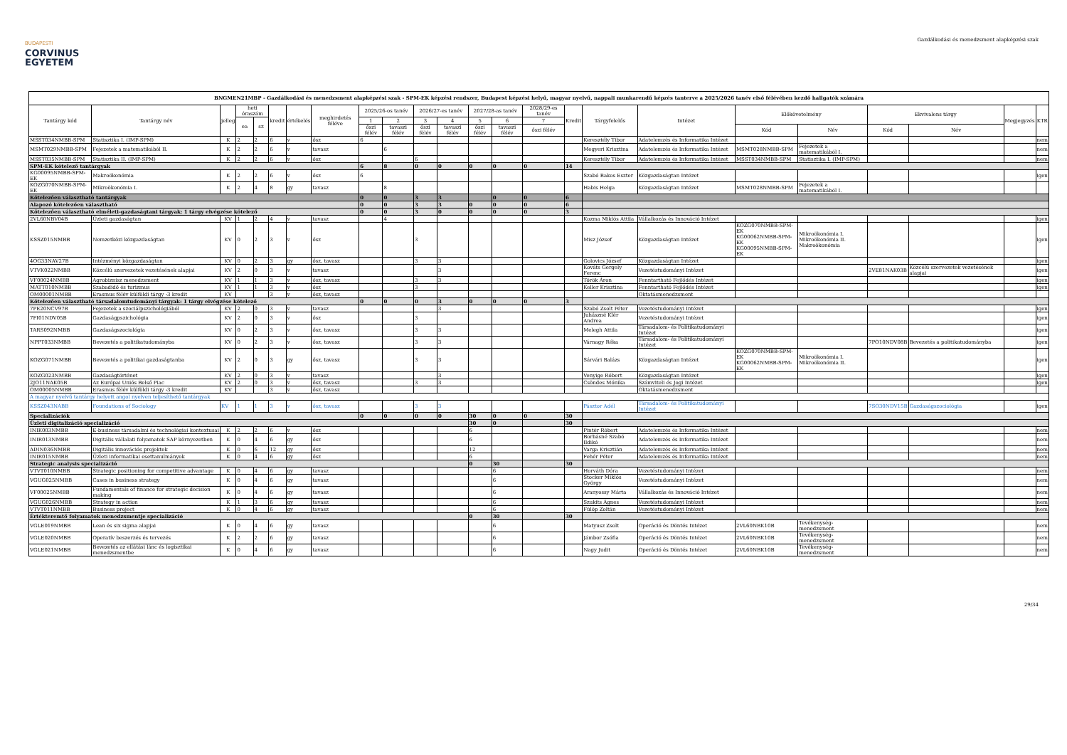BUDAPESTI
CORVINUS
EGYETEM
Gazdálkodási és menedzsment alapképzési szak
| BNGMEN21MBP - Gazdálkodási és menedzsment alapképzési szak - SPM-EK képzési rendszer, Budapest képzési helyű, magyar nyelvű, nappali munkarendű képzés tanterve a 2025/2026 tanév első félévében kezdő hallgatók számára | | | | | | | | | | | | | | | | | | | | | | | |
| --- | --- | --- | --- | --- | --- | --- | --- | --- | --- | --- | --- | --- | --- | --- | --- | --- | --- | --- | --- | --- | --- | --- | --- |
| Tantárgy kód | Tantárgy név | jelleg | heti óraszám | | kredit | értékelés | meghirdetés féléve | 2025/26-os tanév | | 2026/27-es tanév | | 2027/28-as tanév | | 2028/29-es tanév | Kredit | Tárgyfelelős | Intézet | Előkövetelmény | | Ekvivalens tárgy | | Megjegyzés | KTR |
| | | | ea | sz | | | | 1 | 2 | 3 | 4 | 5 | 6 | 7 | | | | | | | | | |
| | | | | | | | | őszi félév | tavaszi félév | őszi félév | tavaszi félév | őszi félév | tavaszi félév | őszi félév | | | | Kód | Név | Kód | Név | | |
| MSST034NMBB-SPM | Statisztika I. (IMP-SPM) | K | 2 | 2 | 6 | v | ősz | 6 | | | | | | | | Keresztély Tibor | Adatelemzés és Informatika Intézet | | | | | | nem |
| MSMT029NMBB-SPM | Fejezetek a matematikából II. | K | 2 | 2 | 6 | v | tavasz | | 6 | | | | | | | Megyeri Krisztina | Adatelemzés és Informatika Intézet | MSMT028NMBB-SPM | Fejezetek a matematikából I. | | | | nem |
| MSST035NMBB-SPM | Statisztika II. (IMP-SPM) | K | 2 | 2 | 6 | v | ősz | | | 6 | | | | | | Keresztély Tibor | Adatelemzés és Informatika Intézet | MSST034NMBB-SPM | Statisztika I. (IMP-SPM) | | | | nem |
| SPM-EK kötelező tantárgyak | | | | | | | | 6 | 8 | 0 | 0 | 0 | 0 | 0 | 14 | | | | | | | | |
| KG00095NMBB-SPM-EK | Makroökonómia | K | 2 | 2 | 6 | v | ősz | 6 | | | | | | | | Szabó Bakos Eszter | Közgazdaságtan Intézet | | | | | | igen |
| KOZG070NMBB-SPM-EK | Mikroökonómia I. | K | 2 | 4 | 8 | gy | tavasz | | 8 | | | | | | | Habis Helga | Közgazdaságtan Intézet | MSMT028NMBB-SPM | Fejezetek a matematikából I. | | | | |
| Kötelezően választható tantárgyak | | | | | | | | 0 | 0 | 3 | 3 | | 0 | 0 | 6 | | | | | | | | |
| Alapozó kötelezően választható | | | | | | | | 0 | 0 | 3 | 3 | 0 | 0 | 0 | 6 | | | | | | | | |
| Kötelezően választható elméleti-gazdaságtani tárgyak: 1 tárgy elvégzése kötelező | | | | | | | | 0 | 0 | 3 | 0 | 0 | 0 | 0 | 3 | | | | | | | | |
| 2VL60NBV04B | Üzleti gazdaságtan | KV | 1 | 2 | 4 | v | tavasz | | 4 | | | | | | | Kozma Miklós Attila | Vállalkozás és Innováció Intézet | | | | | | igen |
| KSSZ015NMBB | Nemzetközi közgazdaságtan | KV | 0 | 2 | 3 | v | ősz | | | 3 | | | | | | Misz József | Közgazdaságtan Intézet | KOZG070NMBB-SPM-EK KG00062NMBB-SPM-EK KG00095NMBB-SPM-EK | Mikroökonómia I. Mikroökonómia II. Makroökonómia | | | | igen |
| 4OG33NAV27B | Intézményi közgazdaságtan | KV | 0 | 2 | 3 | gy | ősz, tavasz | | | 3 | 3 | | | | | Golovics József | Közgazdaságtan Intézet | | | | | | igen |
| VTVK022NMBB | Közcélú szervezetek vezetésének alapjai | KV | 2 | 0 | 3 | v | tavasz | | | | 3 | | | | | Kováts Gergely Ferenc | Vezetéstudományi Intézet | | | 2VE81NAK03B | Közcélú szervezetek vezetésének alapjai | | igen |
| VF00024NMBB | Agrobiznisz menedzsment | KV | 1 | 1 | 3 | v | ősz, tavasz | | | 3 | 3 | | | | | Török Áron | Fenntartható Fejlődés Intézet | | | | | | igen |
| MATT010NMBB | Szabadidő és turizmus | KV | 1 | 1 | 3 | v | ősz | | | 3 | | | | | | Keller Krisztina | Fenntartható Fejlődés Intézet | | | | | | igen |
| OM00001NMBB | Erasmus félév külföldi tárgy -3 kredit | KV | | | 3 | v | ősz, tavasz | | | | | | | | | | Oktatásmenedzsment | | | | | | |
| Kötelezően választható társadalomtudományi tárgyak: 1 tárgy elvégzése kötelező | | | | | | | | 0 | 0 | 0 | 3 | 0 | 0 | 0 | 3 | | | | | | | | |
| 7PE20NCV97B | Fejezetek a szociálpszichológiából | KV | 2 | 0 | 3 | v | tavasz | | | | 3 | | | | | Szabó Zsolt Péter | Vezetéstudományi Intézet | | | | | | igen |
| 7FI01NDV05B | Gazdaságpszichológia | KV | 2 | 0 | 3 | v | ősz | | | 3 | | | | | | Juhászné Klér Andrea | Vezetéstudományi Intézet | | | | | | igen |
| TARS092NMBB | Gazdaságszociológia | KV | 0 | 2 | 3 | v | ősz, tavasz | | | 3 | 3 | | | | | Melegh Attila | Társadalom- és Politikatudományi Intézet | | | | | | igen |
| NPPT033NMBB | Bevezetés a politikatudományba | KV | 0 | 2 | 3 | v | ősz, tavasz | | | 3 | 3 | | | | | Várnagy Réka | Társadalom- és Politikatudományi Intézet | | | 7PO10NDV08B | Bevezetés a politikatudományba | | igen |
| KOZG071NMBB | Bevezetés a politikai gazdaságtanba | KV | 2 | 0 | 3 | gy | ősz, tavasz | | | 3 | 3 | | | | | Sárvári Balázs | Közgazdaságtan Intézet | KOZG070NMBB-SPM-EK KG00062NMBB-SPM-EK | Mikroökonómia I. Mikroökonómia II. | | | | igen |
| KOZG023NMBB | Gazdaságtörténet | KV | 2 | 0 | 3 | v | tavasz | | | | 3 | | | | | Venyige Róbert | Közgazdaságtan Intézet | | | | | | igen |
| 2JO11NAK05B | Az Európai Uniós Belső Piac | KV | 2 | 0 | 3 | v | ősz, tavasz | | | 3 | 3 | | | | | Csöndes Mónika | Számviteli és Jogi Intézet | | | | | | igen |
| OM00005NMBB | Erasmus félév külföldi tárgy -3 kredit | KV | | | 3 | v | ősz, tavasz | | | | | | | | | | Oktatásmenedzsment | | | | | | |
| A magyar nyelvű tantárgy helyett angol nyelven teljesíthető tantárgyak | | | | | | | | | | | | | | | | | | | | | | | |
| KSSZ043NABB | Foundations of Sociology | KV | 1 | 1 | 3 | v | ősz, tavasz | | | 3 | 3 | | | | | Pásztor Adél | Társadalom- és Politikatudományi Intézet | | | 7SO30NDV15B | Gazdaságszociológia | | igen |
| Specializációk | | | | | | | | 0 | 0 | 0 | 0 | 30 | 0 | 0 | 30 | | | | | | | | |
| Üzleti digitalizáció specializáció | | | | | | | | | | | | 30 | 0 | | 30 | | | | | | | | |
| INIK003NMBB | E-business társadalmi és technológiai kontextusai | K | 2 | 2 | 6 | v | ősz | | | | | 6 | | | | Pintér Róbert | Adatelemzés és Informatika Intézet | | | | | | nem |
| INIR013NMBB | Digitális vállalati folyamatok SAP környezetben | K | 0 | 4 | 6 | gy | ősz | | | | | 6 | | | | Borbásné Szabó Ildikó | Adatelemzés és Informatika Intézet | | | | | | nem |
| ADIN036NMBB | Digitális innovációs projektek | K | 0 | 6 | 12 | gy | ősz | | | | | 12 | | | | Varga Krisztián | Adatelemzés és Informatika Intézet | | | | | | nem |
| INIR015NMBB | Üzleti informatikai esettanulmányok | K | 0 | 4 | 6 | gy | ősz | | | | | 6 | | | | Fehér Péter | Adatelemzés és Informatika Intézet | | | | | | nem |
| Strategic analysis specializáció | | | | | | | | | | | | 0 | 30 | | 30 | | | | | | | | |
| VTVT010NMBB | Strategic positioning for competitive advantage | K | 0 | 4 | 6 | gy | tavasz | | | | | | 6 | | | Horváth Dóra | Vezetéstudományi Intézet | | | | | | nem |
| VGUG025NMBB | Cases in business strategy | K | 0 | 4 | 6 | gy | tavasz | | | | | | 6 | | | Stocker Miklós György | Vezetéstudományi Intézet | | | | | | nem |
| VF00025NMBB | Fundamentals of finance for strategic decision making | K | 0 | 4 | 6 | gy | tavasz | | | | | | 6 | | | Aranyossy Márta | Vállalkozás és Innováció Intézet | | | | | | nem |
| VGUG026NMBB | Strategy in action | K | 1 | 3 | 6 | gy | tavasz | | | | | | 6 | | | Szukits Ágnes | Vezetéstudományi Intézet | | | | | | nem |
| VTVT011NMBB | Business project | K | 0 | 4 | 6 | gy | tavasz | | | | | | 6 | | | Fülöp Zoltán | Vezetéstudományi Intézet | | | | | | nem |
| Értékteremtő folyamatok menedzsmentje specializáció | | | | | | | | | | | | 0 | 30 | | 30 | | | | | | | | |
| VGLE019NMBB | Lean és six sigma alapjai | K | 0 | 4 | 6 | gy | tavasz | | | | | | 6 | | | Matyusz Zsolt | Operáció és Döntés Intézet | 2VL60NBK10B | Tevékenység-menedzsment | | | | nem |
| VGLE020NMBB | Operatív beszerzés és tervezés | K | 2 | 2 | 6 | gy | tavasz | | | | | | 6 | | | Jámbor Zsófia | Operáció és Döntés Intézet | 2VL60NBK10B | Tevékenység-menedzsment | | | | nem |
| VGLE021NMBB | Bevezetés az ellátási lánc és logisztikai menedzsmentbe | K | 0 | 4 | 6 | gy | tavasz | | | | | | 6 | | | Nagy Judit | Operáció és Döntés Intézet | 2VL60NBK10B | Tevékenység-menedzsment | | | | nem |
29/34